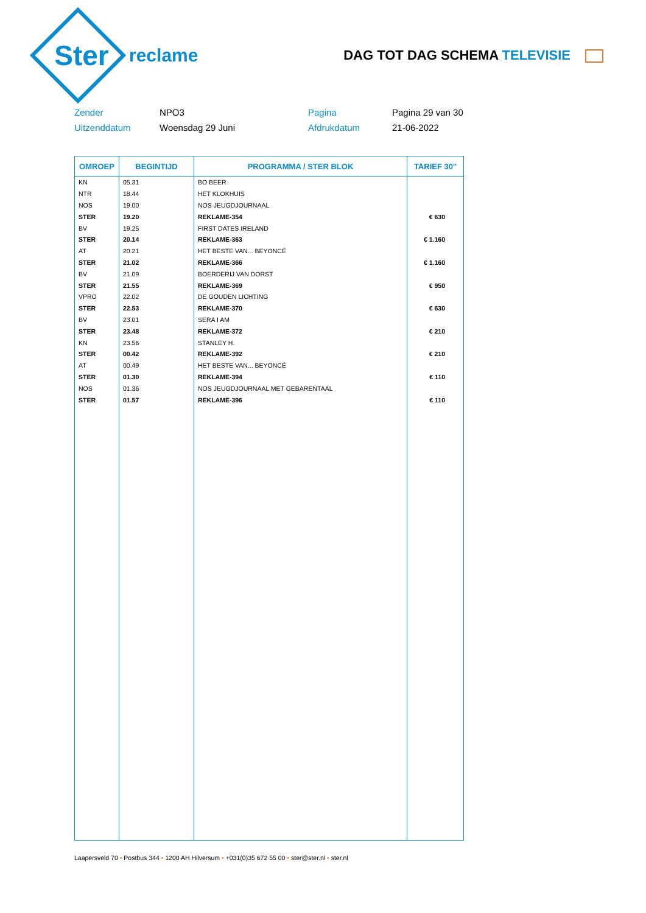Ster
reclame
DAG TOT DAG SCHEMA TELEVISIE
Zender
NPO3
Pagina
Pagina 29 van 30
Uitzenddatum
Woensdag 29 Juni
Afdrukdatum
21-06-2022
| OMROEP | BEGINTIJD | PROGRAMMA / STER BLOK | TARIEF 30" |
| --- | --- | --- | --- |
| KN | 05.31 | BO BEER | |
| NTR | 18.44 | HET KLOKHUIS | |
| NOS | 19.00 | NOS JEUGDJOURNAAL | |
| STER | 19.20 | REKLAME-354 | € 630 |
| BV | 19.25 | FIRST DATES IRELAND | |
| STER | 20.14 | REKLAME-363 | € 1.160 |
| AT | 20.21 | HET BESTE VAN... BEYONCÉ | |
| STER | 21.02 | REKLAME-366 | € 1.160 |
| BV | 21.09 | BOERDERIJ VAN DORST | |
| STER | 21.55 | REKLAME-369 | € 950 |
| VPRO | 22.02 | DE GOUDEN LICHTING | |
| STER | 22.53 | REKLAME-370 | € 630 |
| BV | 23.01 | SERA I AM | |
| STER | 23.48 | REKLAME-372 | € 210 |
| KN | 23.56 | STANLEY H. | |
| STER | 00.42 | REKLAME-392 | € 210 |
| AT | 00.49 | HET BESTE VAN... BEYONCÉ | |
| STER | 01.30 | REKLAME-394 | € 110 |
| NOS | 01.36 | NOS JEUGDJOURNAAL MET GEBARENTAAL | |
| STER | 01.57 | REKLAME-396 | € 110 |
Laapersveld 70 • Postbus 344 • 1200 AH Hilversum • +031(0)35 672 55 00 • ster@ster.nl • ster.nl